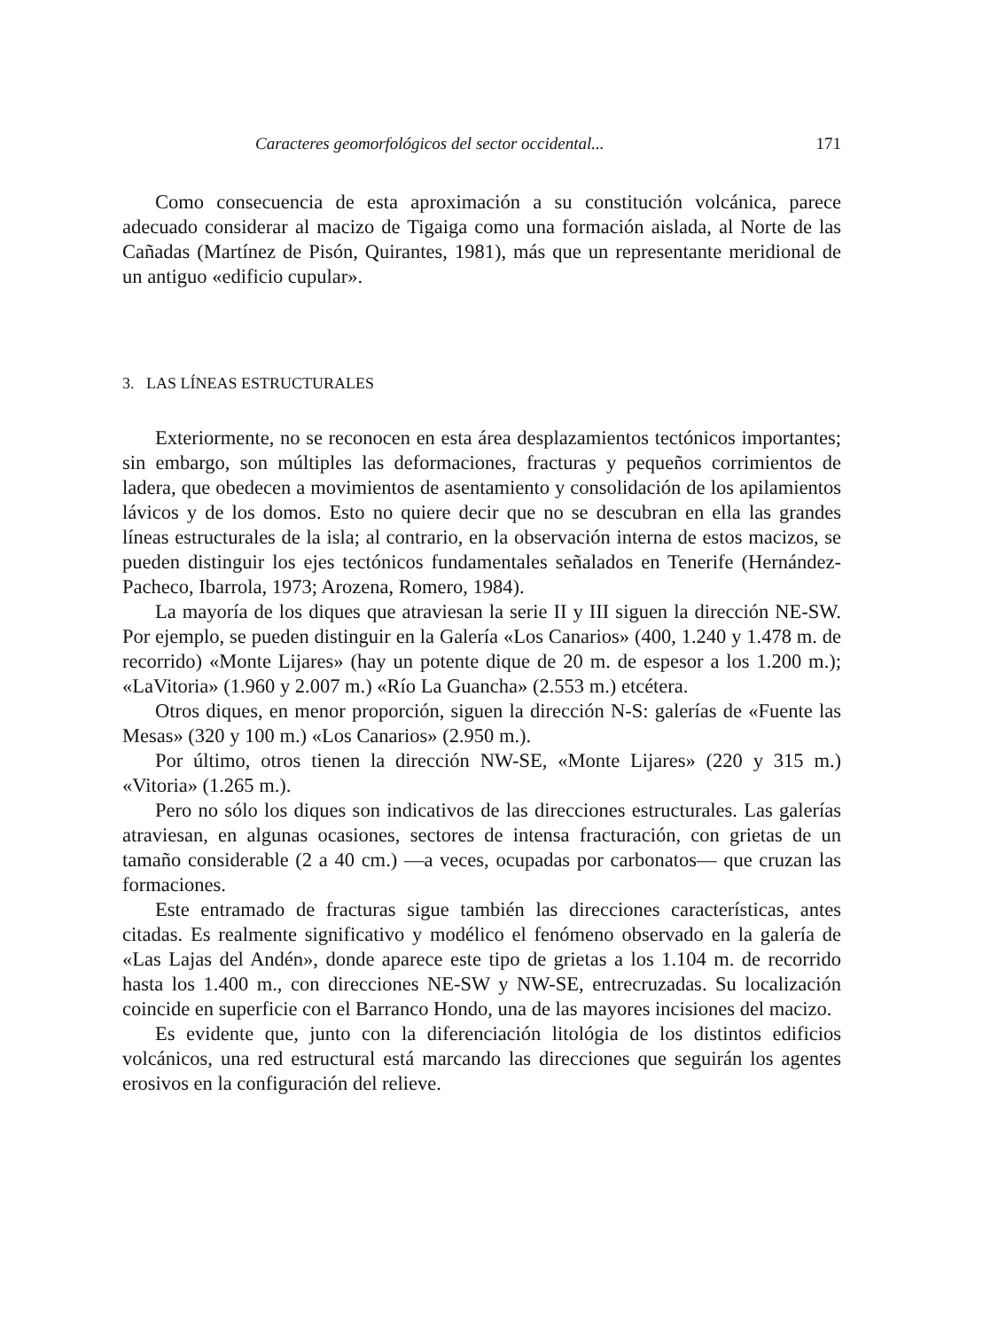Caracteres geomorfológicos del sector occidental... 171
Como consecuencia de esta aproximación a su constitución volcánica, parece adecuado considerar al macizo de Tigaiga como una formación aislada, al Norte de las Cañadas (Martínez de Pisón, Quirantes, 1981), más que un representante meridional de un antiguo «edificio cupular».
3. LAS LÍNEAS ESTRUCTURALES
Exteriormente, no se reconocen en esta área desplazamientos tectónicos importantes; sin embargo, son múltiples las deformaciones, fracturas y pequeños corrimientos de ladera, que obedecen a movimientos de asentamiento y consolidación de los apilamientos lávicos y de los domos. Esto no quiere decir que no se descubran en ella las grandes líneas estructurales de la isla; al contrario, en la observación interna de estos macizos, se pueden distinguir los ejes tectónicos fundamentales señalados en Tenerife (Hernández-Pacheco, Ibarrola, 1973; Arozena, Romero, 1984).
La mayoría de los diques que atraviesan la serie II y III siguen la dirección NE-SW. Por ejemplo, se pueden distinguir en la Galería «Los Canarios» (400, 1.240 y 1.478 m. de recorrido) «Monte Lijares» (hay un potente dique de 20 m. de espesor a los 1.200 m.); «LaVitoria» (1.960 y 2.007 m.) «Río La Guancha» (2.553 m.) etcétera.
Otros diques, en menor proporción, siguen la dirección N-S: galerías de «Fuente las Mesas» (320 y 100 m.) «Los Canarios» (2.950 m.).
Por último, otros tienen la dirección NW-SE, «Monte Lijares» (220 y 315 m.) «Vitoria» (1.265 m.).
Pero no sólo los diques son indicativos de las direcciones estructurales. Las galerías atraviesan, en algunas ocasiones, sectores de intensa fracturación, con grietas de un tamaño considerable (2 a 40 cm.) —a veces, ocupadas por carbonatos— que cruzan las formaciones.
Este entramado de fracturas sigue también las direcciones características, antes citadas. Es realmente significativo y modélico el fenómeno observado en la galería de «Las Lajas del Andén», donde aparece este tipo de grietas a los 1.104 m. de recorrido hasta los 1.400 m., con direcciones NE-SW y NW-SE, entrecruzadas. Su localización coincide en superficie con el Barranco Hondo, una de las mayores incisiones del macizo.
Es evidente que, junto con la diferenciación litológia de los distintos edificios volcánicos, una red estructural está marcando las direcciones que seguirán los agentes erosivos en la configuración del relieve.